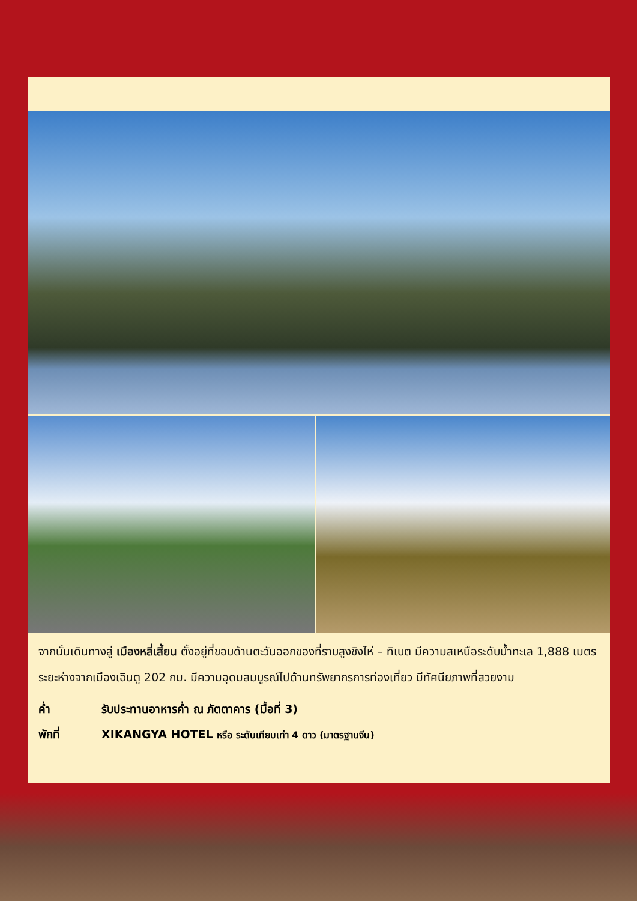จากนั้นเดินทางสู่ เมืองหลี่เสี้ยน ตั้งอยู่ที่ขอบด้านตะวันออกของที่ราบสูงชิงไห่ – ทิเบต มีความสเหนือระดับน้ำทะเล 1,888 เมตร ระยะห่างจากเมืองเฉินตู 202 กม. มีความอุดมสมบูรณ์ไปด้านทรัพยากรการท่องเที่ยว มีทัศนียภาพที่สวยงาม
ค่ำ รับประทานอาหารค่ำ ณ ภัตตาคาร (มื้อที่ 3)
พักที่ XIKANGYA HOTEL หรือ ระดับเทียบเท่า 4 ดาว (มาตรฐานจีน)